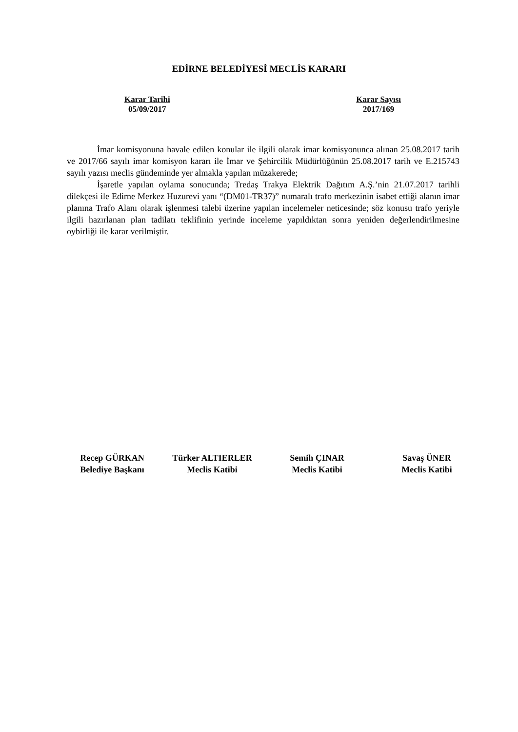EDİRNE BELEDİYESİ MECLİS KARARI
Karar Tarihi
05/09/2017
Karar Sayısı
2017/169
İmar komisyonuna havale edilen konular ile ilgili olarak imar komisyonunca alınan 25.08.2017 tarih ve 2017/66 sayılı imar komisyon kararı ile İmar ve Şehircilik Müdürlüğünün 25.08.2017 tarih ve E.215743 sayılı yazısı meclis gündeminde yer almakla yapılan müzakerede;
İşaretle yapılan oylama sonucunda; Tredaş Trakya Elektrik Dağıtım A.Ş.’nin 21.07.2017 tarihli dilekçesi ile Edirne Merkez Huzurevi yanı “(DM01-TR37)” numaralı trafo merkezinin isabet ettiği alanın imar planına Trafo Alanı olarak işlenmesi talebi üzerine yapılan incelemeler neticesinde; söz konusu trafo yeriyle ilgili hazırlanan plan tadilatı teklifinin yerinde inceleme yapıldıktan sonra yeniden değerlendirilmesine oybirliği ile karar verilmiştir.
Recep GÜRKAN
Belediye Başkanı
Türker ALTIERLER
Meclis Katibi
Semih ÇINAR
Meclis Katibi
Savaş ÜNER
Meclis Katibi